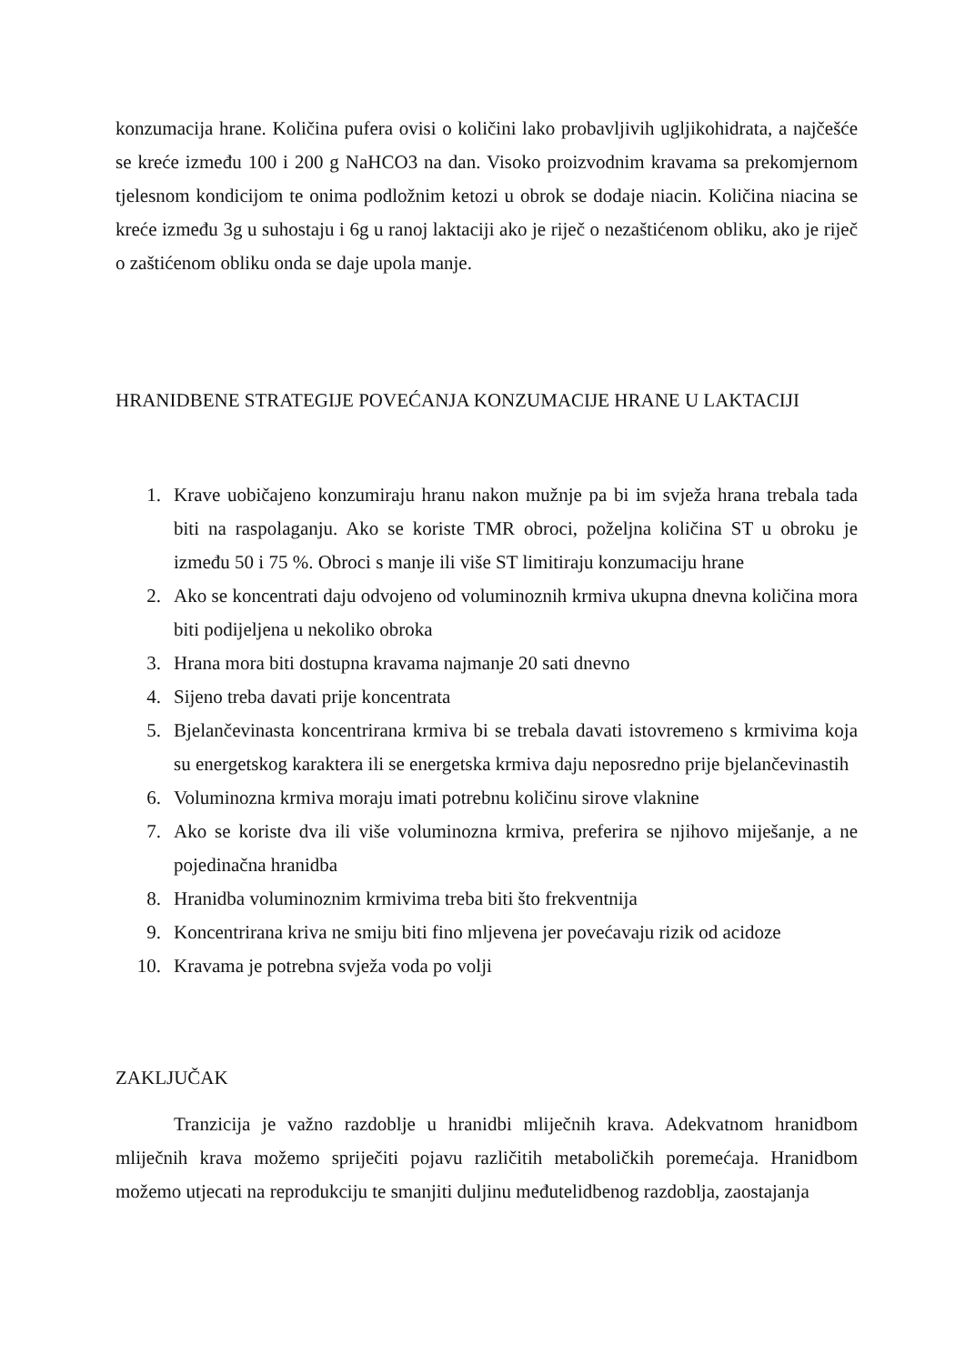konzumacija hrane. Količina pufera ovisi o količini lako probavljivih ugljikohidrata, a najčešće se kreće između 100 i 200 g NaHCO3 na dan. Visoko proizvodnim kravama sa prekomjernom tjelesnom kondicijom te onima podložnim ketozi u obrok se dodaje niacin. Količina niacina se kreće između 3g u suhostaju i 6g u ranoj laktaciji ako je riječ o nezaštićenom obliku, ako je riječ o zaštićenom obliku onda se daje upola manje.
HRANIDBENE STRATEGIJE POVEĆANJA KONZUMACIJE HRANE U LAKTACIJI
1. Krave uobičajeno konzumiraju hranu nakon mužnje pa bi im svježa hrana trebala tada biti na raspolaganju. Ako se koriste TMR obroci, poželjna količina ST u obroku je između 50 i 75 %. Obroci s manje ili više ST limitiraju konzumaciju hrane
2. Ako se koncentrati daju odvojeno od voluminoznih krmiva ukupna dnevna količina mora biti podijeljena u nekoliko obroka
3. Hrana mora biti dostupna kravama najmanje 20 sati dnevno
4. Sijeno treba davati prije koncentrata
5. Bjelančevinasta koncentrirana krmiva bi se trebala davati istovremeno s krmivima koja su energetskog karaktera ili se energetska krmiva daju neposredno prije bjelančevinastih
6. Voluminozna krmiva moraju imati potrebnu količinu sirove vlaknine
7. Ako se koriste dva ili više voluminozna krmiva, preferira se njihovo miješanje, a ne pojedinačna hranidba
8. Hranidba voluminoznim krmivima treba biti što frekventnija
9. Koncentrirana kriva ne smiju biti fino mljevena jer povećavaju rizik od acidoze
10. Kravama je potrebna svježa voda po volji
ZAKLJUČAK
Tranzicija je važno razdoblje u hranidbi mliječnih krava. Adekvatnom hranidbom mliječnih krava možemo spriječiti pojavu različitih metaboličkih poremećaja. Hranidbom možemo utjecati na reprodukciju te smanjiti duljinu međutelidbenog razdoblja, zaostajanja